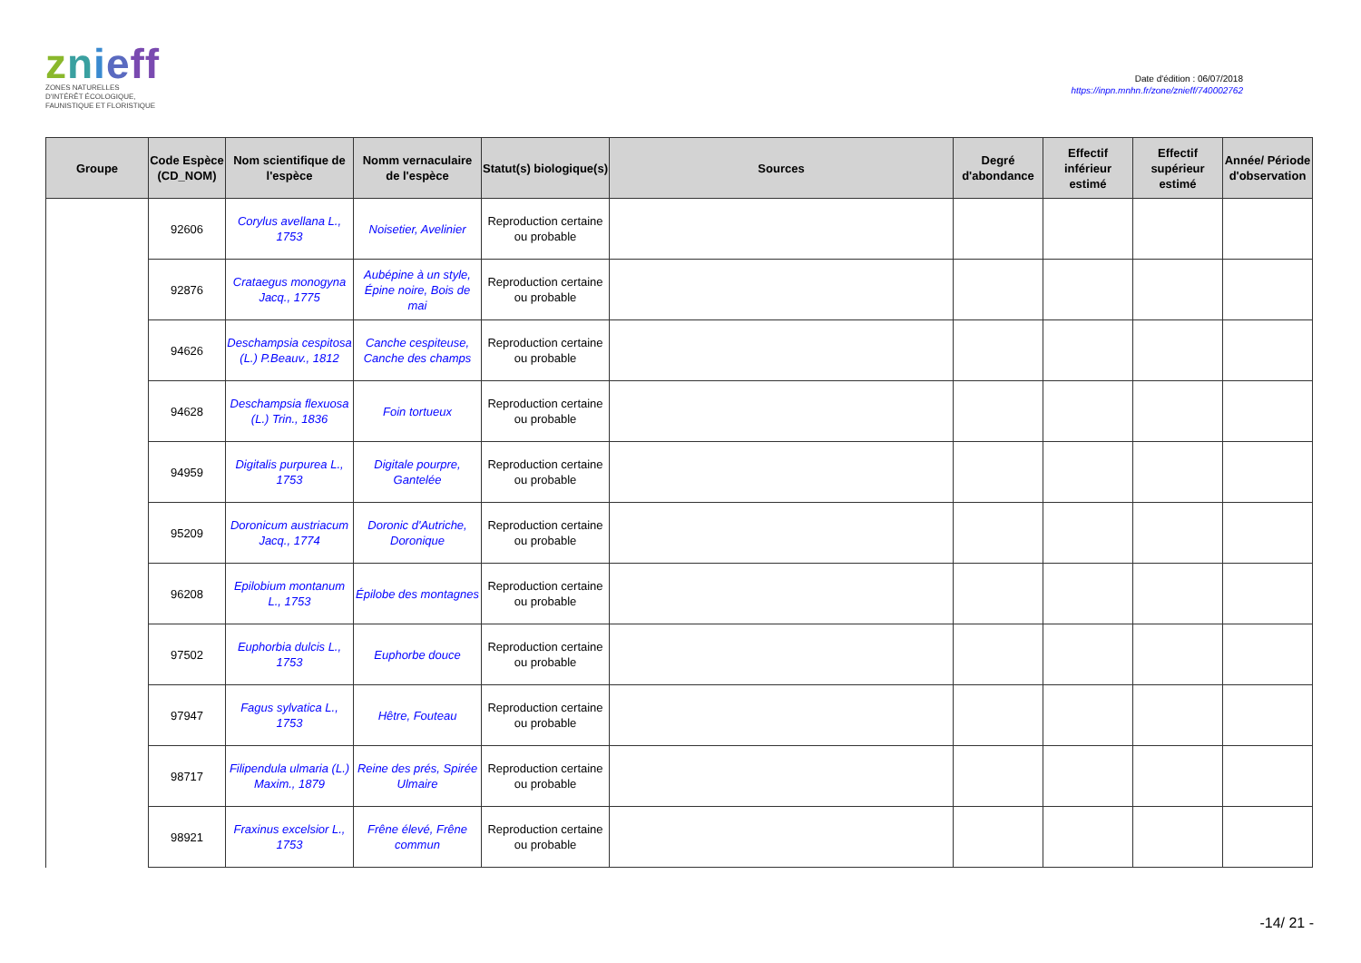znieff
ZONES NATURELLES
D'INTÉRÊT ÉCOLOGIQUE,
FAUNISTIQUE ET FLORISTIQUE
Date d'édition : 06/07/2018
https://inpn.mnhn.fr/zone/znieff/740002762
| Groupe | Code Espèce (CD_NOM) | Nom scientifique de l'espèce | Nomm vernaculaire de l'espèce | Statut(s) biologique(s) | Sources | Degré d'abondance | Effectif inférieur estimé | Effectif supérieur estimé | Année/ Période d'observation |
| --- | --- | --- | --- | --- | --- | --- | --- | --- | --- |
| | 92606 | Corylus avellana L., 1753 | Noisetier, Avelinier | Reproduction certaine ou probable | | | | | |
| | 92876 | Crataegus monogyna Jacq., 1775 | Aubépine à un style, Épine noire, Bois de mai | Reproduction certaine ou probable | | | | | |
| | 94626 | Deschampsia cespitosa (L.) P.Beauv., 1812 | Canche cespiteuse, Canche des champs | Reproduction certaine ou probable | | | | | |
| | 94628 | Deschampsia flexuosa (L.) Trin., 1836 | Foin tortueux | Reproduction certaine ou probable | | | | | |
| | 94959 | Digitalis purpurea L., 1753 | Digitale pourpre, Gantelée | Reproduction certaine ou probable | | | | | |
| | 95209 | Doronicum austriacum Jacq., 1774 | Doronic d'Autriche, Doronique | Reproduction certaine ou probable | | | | | |
| | 96208 | Epilobium montanum L., 1753 | Épilobe des montagnes | Reproduction certaine ou probable | | | | | |
| | 97502 | Euphorbia dulcis L., 1753 | Euphorbe douce | Reproduction certaine ou probable | | | | | |
| | 97947 | Fagus sylvatica L., 1753 | Hêtre, Fouteau | Reproduction certaine ou probable | | | | | |
| | 98717 | Filipendula ulmaria (L.) Maxim., 1879 | Reine des prés, Spirée Ulmaire | Reproduction certaine ou probable | | | | | |
| | 98921 | Fraxinus excelsior L., 1753 | Frêne élevé, Frêne commun | Reproduction certaine ou probable | | | | | |
-14/ 21 -